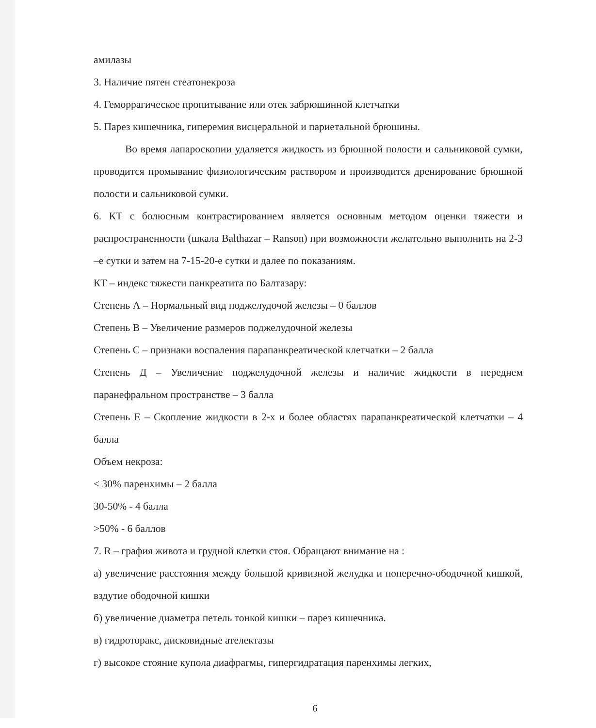амилазы
3. Наличие пятен стеатонекроза
4. Геморрагическое пропитывание или отек забрюшинной клетчатки
5. Парез кишечника, гиперемия висцеральной и париетальной брюшины.
Во время лапароскопии удаляется жидкость из брюшной полости и сальниковой сумки, проводится промывание физиологическим раствором и производится дренирование брюшной полости и сальниковой сумки.
6. КТ с болюсным контрастированием является основным методом оценки тяжести и распространенности (шкала Balthazar – Ranson) при возможности желательно выполнить на 2-3 –е сутки и затем на 7-15-20-е сутки и далее по показаниям.
КТ – индекс тяжести панкреатита по Балтазару:
Степень А – Нормальный вид поджелудочой железы – 0 баллов
Степень В – Увеличение размеров поджелудочной железы
Степень С – признаки воспаления парапанкреатической клетчатки – 2 балла
Степень Д – Увеличение поджелудочной железы и наличие жидкости в переднем паранефральном пространстве – 3 балла
Степень Е – Скопление жидкости в 2-х и более областях парапанкреатической клетчатки – 4 балла
Объем некроза:
< 30% паренхимы – 2 балла
30-50% - 4 балла
>50% - 6 баллов
7. R – графия живота и грудной клетки стоя. Обращают внимание на :
а) увеличение расстояния между большой кривизной желудка и поперечно-ободочной кишкой, вздутие ободочной кишки
б) увеличение диаметра петель тонкой кишки – парез кишечника.
в) гидроторакс, дисковидные ателектазы
г) высокое стояние купола диафрагмы, гипергидратация паренхимы легких,
6